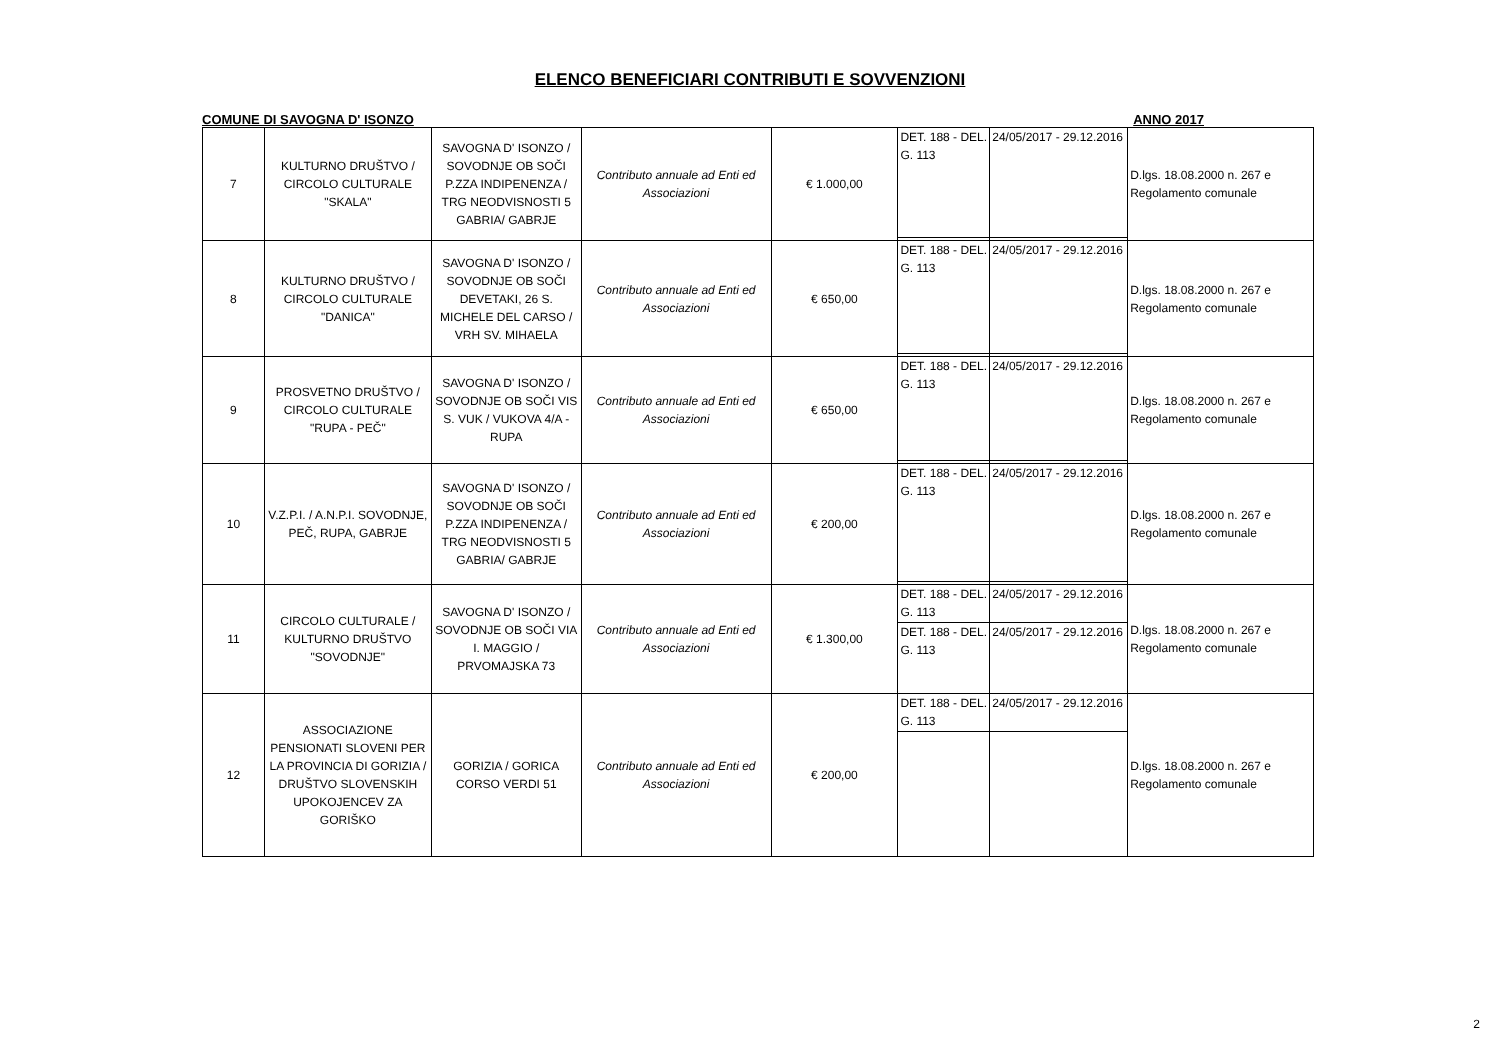ELENCO BENEFICIARI CONTRIBUTI E SOVVENZIONI
COMUNE DI SAVOGNA D' ISONZO ANNO 2017
| 7 | KULTURNO DRUŠTVO / CIRCOLO CULTURALE "SKALA" | SAVOGNA D' ISONZO / SOVODNJE OB SOČI P.ZZA INDIPENENZA / TRG NEODVISNOSTI 5 GABRIA/ GABRJE | Contributo annuale ad Enti ed Associazioni | € 1.000,00 | DET. 188 - DEL. G. 113 | 24/05/2017 - 29.12.2016 | D.lgs. 18.08.2000 n. 267 e Regolamento comunale |
| 8 | KULTURNO DRUŠTVO / CIRCOLO CULTURALE "DANICA" | SAVOGNA D' ISONZO / SOVODNJE OB SOČI DEVETAKI, 26 S. MICHELE DEL CARSO / VRH SV. MIHAELA | Contributo annuale ad Enti ed Associazioni | € 650,00 | DET. 188 - DEL. G. 113 | 24/05/2017 - 29.12.2016 | D.lgs. 18.08.2000 n. 267 e Regolamento comunale |
| 9 | PROSVETNO DRUŠTVO / CIRCOLO CULTURALE "RUPA - PEČ" | SAVOGNA D' ISONZO / SOVODNJE OB SOČI VIS S. VUK / VUKOVA 4/A - RUPA | Contributo annuale ad Enti ed Associazioni | € 650,00 | DET. 188 - DEL. G. 113 | 24/05/2017 - 29.12.2016 | D.lgs. 18.08.2000 n. 267 e Regolamento comunale |
| 10 | V.Z.P.I. / A.N.P.I. SOVODNJE, PEČ, RUPA, GABRJE | SAVOGNA D' ISONZO / SOVODNJE OB SOČI P.ZZA INDIPENENZA / TRG NEODVISNOSTI 5 GABRIA/ GABRJE | Contributo annuale ad Enti ed Associazioni | € 200,00 | DET. 188 - DEL. G. 113 | 24/05/2017 - 29.12.2016 | D.lgs. 18.08.2000 n. 267 e Regolamento comunale |
| 11 | CIRCOLO CULTURALE / KULTURNO DRUŠTVO "SOVODNJE" | SAVOGNA D' ISONZO / SOVODNJE OB SOČI VIA I. MAGGIO / PRVOMAJSKA 73 | Contributo annuale ad Enti ed Associazioni | € 1.300,00 | DET. 188 - DEL. G. 113 | 24/05/2017 - 29.12.2016 | D.lgs. 18.08.2000 n. 267 e Regolamento comunale |
| | | | | | DET. 188 - DEL. G. 113 | 24/05/2017 - 29.12.2016 | |
| 12 | ASSOCIAZIONE PENSIONATI SLOVENI PER LA PROVINCIA DI GORIZIA / DRUŠTVO SLOVENSKIH UPOKOJENCEV ZA GORIŠKO | GORIZIA / GORICA CORSO VERDI 51 | Contributo annuale ad Enti ed Associazioni | € 200,00 | DET. 188 - DEL. G. 113 | 24/05/2017 - 29.12.2016 | D.lgs. 18.08.2000 n. 267 e Regolamento comunale |
2